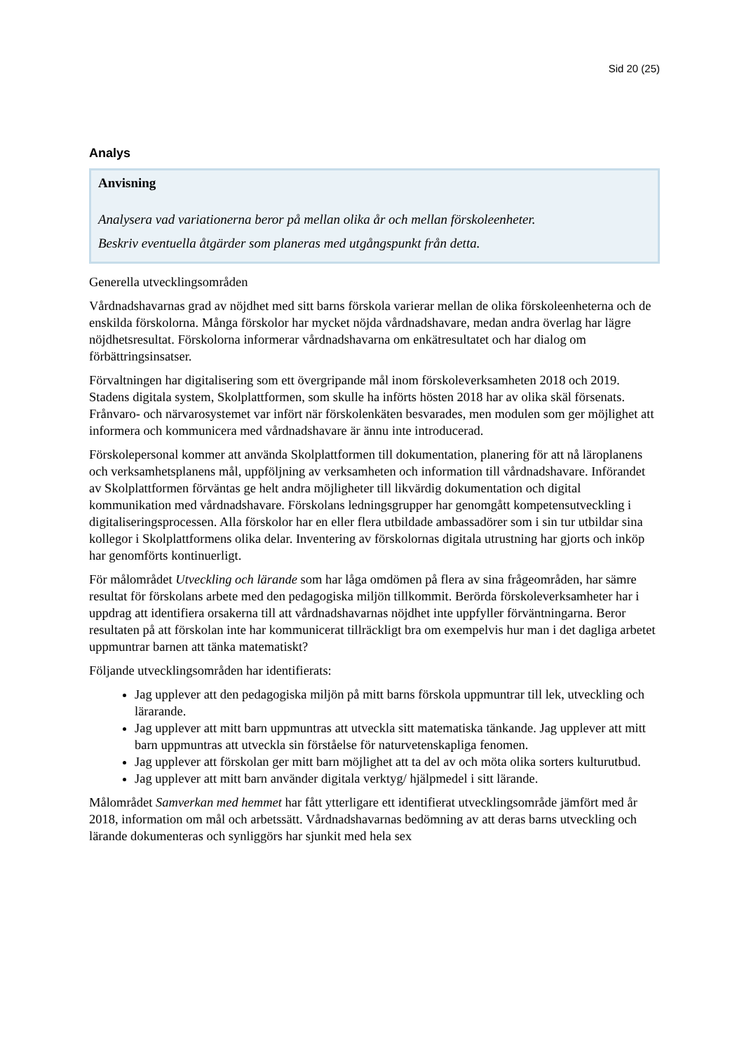Sid 20 (25)
Analys
Anvisning
Analysera vad variationerna beror på mellan olika år och mellan förskoleenheter.
Beskriv eventuella åtgärder som planeras med utgångspunkt från detta.
Generella utvecklingsområden
Vårdnadshavarnas grad av nöjdhet med sitt barns förskola varierar mellan de olika förskoleenheterna och de enskilda förskolorna. Många förskolor har mycket nöjda vårdnadshavare, medan andra överlag har lägre nöjdhetsresultat. Förskolorna informerar vårdnadshavarna om enkätresultatet och har dialog om förbättringsinsatser.
Förvaltningen har digitalisering som ett övergripande mål inom förskoleverksamheten 2018 och 2019. Stadens digitala system, Skolplattformen, som skulle ha införts hösten 2018 har av olika skäl försenats. Frånvaro- och närvarosystemet var infört när förskolenkäten besvarades, men modulen som ger möjlighet att informera och kommunicera med vårdnadshavare är ännu inte introducerad.
Förskolepersonal kommer att använda Skolplattformen till dokumentation, planering för att nå läroplanens och verksamhetsplanens mål, uppföljning av verksamheten och information till vårdnadshavare. Införandet av Skolplattformen förväntas ge helt andra möjligheter till likvärdig dokumentation och digital kommunikation med vårdnadshavare. Förskolans ledningsgrupper har genomgått kompetensutveckling i digitaliseringsprocessen. Alla förskolor har en eller flera utbildade ambassadörer som i sin tur utbildar sina kollegor i Skolplattformens olika delar. Inventering av förskolornas digitala utrustning har gjorts och inköp har genomförts kontinuerligt.
För målområdet Utveckling och lärande som har låga omdömen på flera av sina frågeområden, har sämre resultat för förskolans arbete med den pedagogiska miljön tillkommit. Berörda förskoleverksamheter har i uppdrag att identifiera orsakerna till att vårdnadshavarnas nöjdhet inte uppfyller förväntningarna. Beror resultaten på att förskolan inte har kommunicerat tillräckligt bra om exempelvis hur man i det dagliga arbetet uppmuntrar barnen att tänka matematiskt?
Följande utvecklingsområden har identifierats:
Jag upplever att den pedagogiska miljön på mitt barns förskola uppmuntrar till lek, utveckling och lärarande.
Jag upplever att mitt barn uppmuntras att utveckla sitt matematiska tänkande. Jag upplever att mitt barn uppmuntras att utveckla sin förståelse för naturvetenskapliga fenomen.
Jag upplever att förskolan ger mitt barn möjlighet att ta del av och möta olika sorters kulturutbud.
Jag upplever att mitt barn använder digitala verktyg/ hjälpmedel i sitt lärande.
Målområdet Samverkan med hemmet har fått ytterligare ett identifierat utvecklingsområde jämfört med år 2018, information om mål och arbetssätt. Vårdnadshavarnas bedömning av att deras barns utveckling och lärande dokumenteras och synliggörs har sjunkit med hela sex